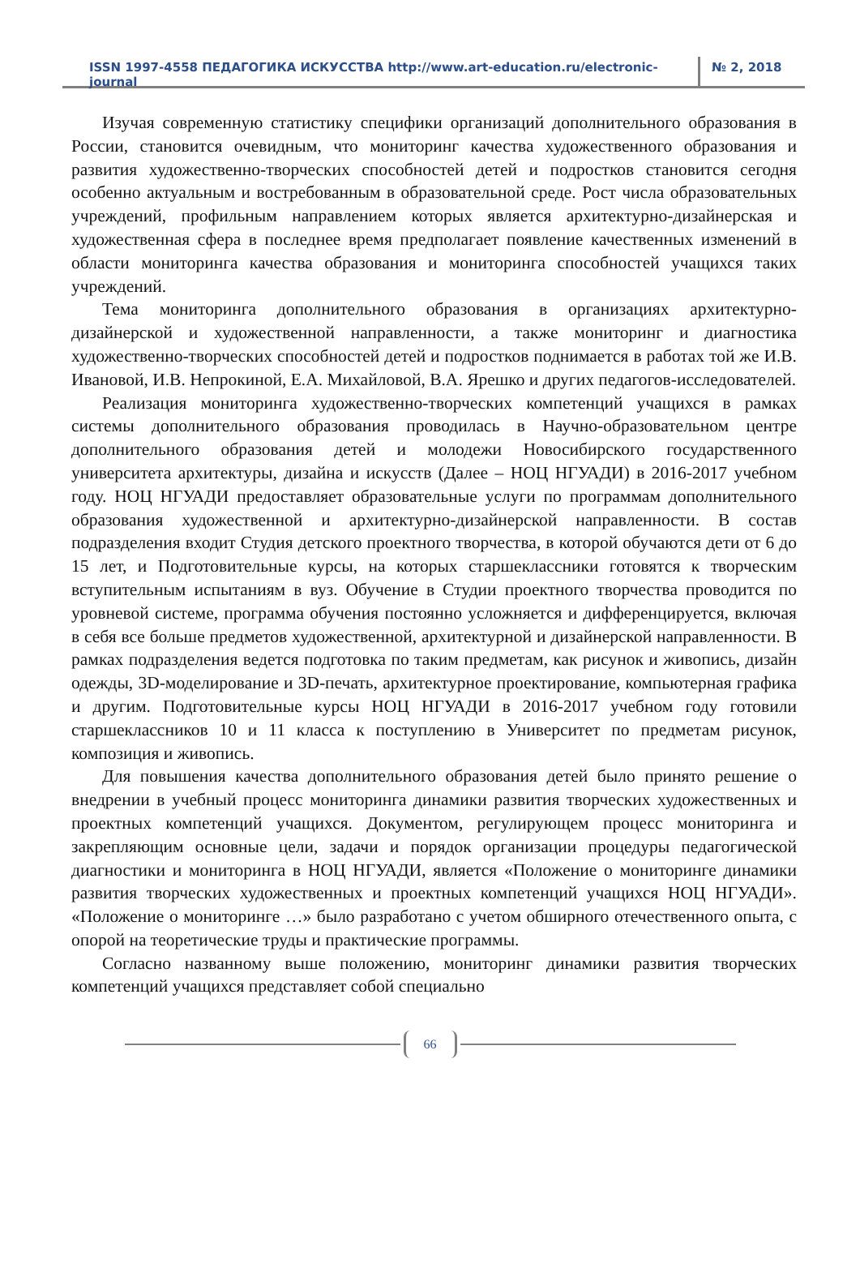ISSN 1997-4558 ПЕДАГОГИКА ИСКУССТВА http://www.art-education.ru/electronic-journal
№ 2, 2018
Изучая современную статистику специфики организаций дополнительного образования в России, становится очевидным, что мониторинг качества художественного образования и развития художественно-творческих способностей детей и подростков становится сегодня особенно актуальным и востребованным в образовательной среде. Рост числа образовательных учреждений, профильным направлением которых является архитектурно-дизайнерская и художественная сфера в последнее время предполагает появление качественных изменений в области мониторинга качества образования и мониторинга способностей учащихся таких учреждений.
Тема мониторинга дополнительного образования в организациях архитектурно-дизайнерской и художественной направленности, а также мониторинг и диагностика художественно-творческих способностей детей и подростков поднимается в работах той же И.В. Ивановой, И.В. Непрокиной, Е.А. Михайловой, В.А. Ярешко и других педагогов-исследователей.
Реализация мониторинга художественно-творческих компетенций учащихся в рамках системы дополнительного образования проводилась в Научно-образовательном центре дополнительного образования детей и молодежи Новосибирского государственного университета архитектуры, дизайна и искусств (Далее – НОЦ НГУАДИ) в 2016-2017 учебном году. НОЦ НГУАДИ предоставляет образовательные услуги по программам дополнительного образования художественной и архитектурно-дизайнерской направленности. В состав подразделения входит Студия детского проектного творчества, в которой обучаются дети от 6 до 15 лет, и Подготовительные курсы, на которых старшеклассники готовятся к творческим вступительным испытаниям в вуз. Обучение в Студии проектного творчества проводится по уровневой системе, программа обучения постоянно усложняется и дифференцируется, включая в себя все больше предметов художественной, архитектурной и дизайнерской направленности. В рамках подразделения ведется подготовка по таким предметам, как рисунок и живопись, дизайн одежды, 3D-моделирование и 3D-печать, архитектурное проектирование, компьютерная графика и другим. Подготовительные курсы НОЦ НГУАДИ в 2016-2017 учебном году готовили старшеклассников 10 и 11 класса к поступлению в Университет по предметам рисунок, композиция и живопись.
Для повышения качества дополнительного образования детей было принято решение о внедрении в учебный процесс мониторинга динамики развития творческих художественных и проектных компетенций учащихся. Документом, регулирующем процесс мониторинга и закрепляющим основные цели, задачи и порядок организации процедуры педагогической диагностики и мониторинга в НОЦ НГУАДИ, является «Положение о мониторинге динамики развития творческих художественных и проектных компетенций учащихся НОЦ НГУАДИ». «Положение о мониторинге …» было разработано с учетом обширного отечественного опыта, с опорой на теоретические труды и практические программы.
Согласно названному выше положению, мониторинг динамики развития творческих компетенций учащихся представляет собой специально
66